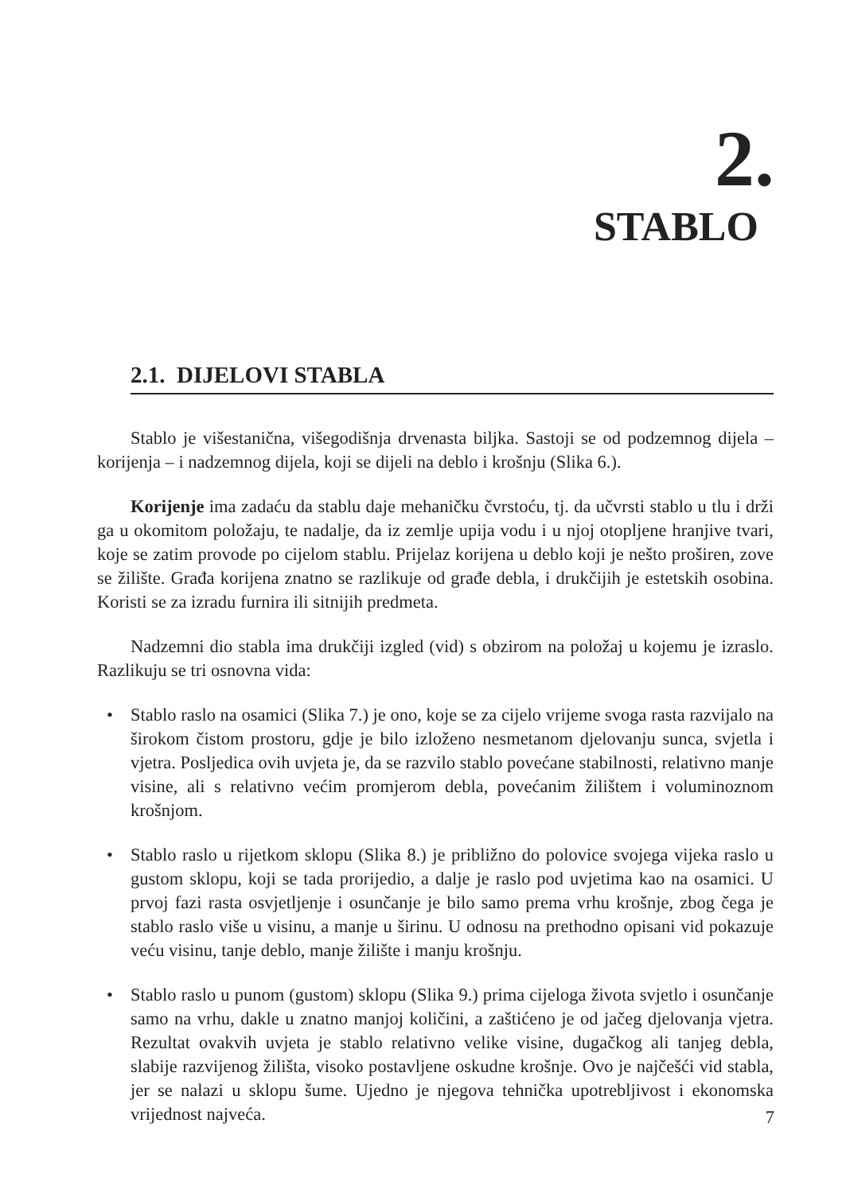2.
STABLO
2.1. DIJELOVI STABLA
Stablo je višestanična, višegodišnja drvenasta biljka. Sastoji se od podzemnog dijela – korijenja – i nadzemnog dijela, koji se dijeli na deblo i krošnju (Slika 6.).
Korijenje ima zadaću da stablu daje mehaničku čvrstoću, tj. da učvrsti stablo u tlu i drži ga u okomitom položaju, te nadalje, da iz zemlje upija vodu i u njoj otopljene hranjive tvari, koje se zatim provode po cijelom stablu. Prijelaz korijena u deblo koji je nešto proširen, zove se žilište. Građa korijena znatno se razlikuje od građe debla, i drukčijih je estetskih osobina. Koristi se za izradu furnira ili sitnijih predmeta.
Nadzemni dio stabla ima drukčiji izgled (vid) s obzirom na položaj u kojemu je izraslo. Razlikuju se tri osnovna vida:
• Stablo raslo na osamici (Slika 7.) je ono, koje se za cijelo vrijeme svoga rasta razvijalo na širokom čistom prostoru, gdje je bilo izloženo nesmetanom djelovanju sunca, svjetla i vjetra. Posljedica ovih uvjeta je, da se razvilo stablo povećane stabilnosti, relativno manje visine, ali s relativno većim promjerom debla, povećanim žilištem i voluminoznom krošnjom.
• Stablo raslo u rijetkom sklopu (Slika 8.) je približno do polovice svojega vijeka raslo u gustom sklopu, koji se tada prorijedio, a dalje je raslo pod uvjetima kao na osamici. U prvoj fazi rasta osvjetljenje i osunčanje je bilo samo prema vrhu krošnje, zbog čega je stablo raslo više u visinu, a manje u širinu. U odnosu na prethodno opisani vid pokazuje veću visinu, tanje deblo, manje žilište i manju krošnju.
• Stablo raslo u punom (gustom) sklopu (Slika 9.) prima cijeloga života svjetlo i osunčanje samo na vrhu, dakle u znatno manjoj količini, a zaštićeno je od jačeg djelovanja vjetra. Rezultat ovakvih uvjeta je stablo relativno velike visine, dugačkog ali tanjeg debla, slabije razvijenog žilišta, visoko postavljene oskudne krošnje. Ovo je najčešći vid stabla, jer se nalazi u sklopu šume. Ujedno je njegova tehnička upotrebljivost i ekonomska vrijednost najveća.
7